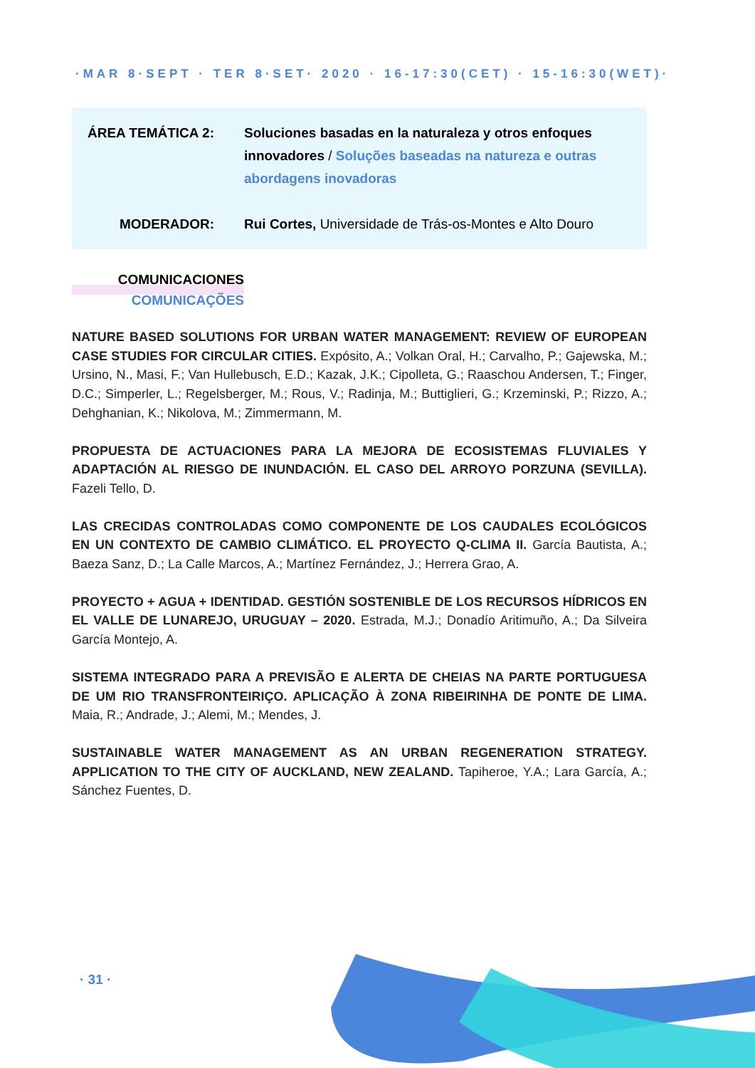·MAR 8·SEPT · TER 8·SET· 2020 · 16-17:30(CET) · 15-16:30(WET)·
ÁREA TEMÁTICA 2: Soluciones basadas en la naturaleza y otros enfoques innovadores / Soluções baseadas na natureza e outras abordagens inovadoras
MODERADOR: Rui Cortes, Universidade de Trás-os-Montes e Alto Douro
COMUNICACIONES
COMUNICAÇÕES
NATURE BASED SOLUTIONS FOR URBAN WATER MANAGEMENT: REVIEW OF EUROPEAN CASE STUDIES FOR CIRCULAR CITIES. Expósito, A.; Volkan Oral, H.; Carvalho, P.; Gajewska, M.; Ursino, N., Masi, F.; Van Hullebusch, E.D.; Kazak, J.K.; Cipolleta, G.; Raaschou Andersen, T.; Finger, D.C.; Simperler, L.; Regelsberger, M.; Rous, V.; Radinja, M.; Buttiglieri, G.; Krzeminski, P.; Rizzo, A.; Dehghanian, K.; Nikolova, M.; Zimmermann, M.
PROPUESTA DE ACTUACIONES PARA LA MEJORA DE ECOSISTEMAS FLUVIALES Y ADAPTACIÓN AL RIESGO DE INUNDACIÓN. EL CASO DEL ARROYO PORZUNA (SEVILLA). Fazeli Tello, D.
LAS CRECIDAS CONTROLADAS COMO COMPONENTE DE LOS CAUDALES ECOLÓGICOS EN UN CONTEXTO DE CAMBIO CLIMÁTICO. EL PROYECTO Q-CLIMA II. García Bautista, A.; Baeza Sanz, D.; La Calle Marcos, A.; Martínez Fernández, J.; Herrera Grao, A.
PROYECTO + AGUA + IDENTIDAD. GESTIÓN SOSTENIBLE DE LOS RECURSOS HÍDRICOS EN EL VALLE DE LUNAREJO, URUGUAY – 2020. Estrada, M.J.; Donadío Aritimuño, A.; Da Silveira García Montejo, A.
SISTEMA INTEGRADO PARA A PREVISÃO E ALERTA DE CHEIAS NA PARTE PORTUGUESA DE UM RIO TRANSFRONTEIRIÇO. APLICAÇÃO À ZONA RIBEIRINHA DE PONTE DE LIMA. Maia, R.; Andrade, J.; Alemi, M.; Mendes, J.
SUSTAINABLE WATER MANAGEMENT AS AN URBAN REGENERATION STRATEGY. APPLICATION TO THE CITY OF AUCKLAND, NEW ZEALAND. Tapiheroe, Y.A.; Lara García, A.; Sánchez Fuentes, D.
· 31 ·